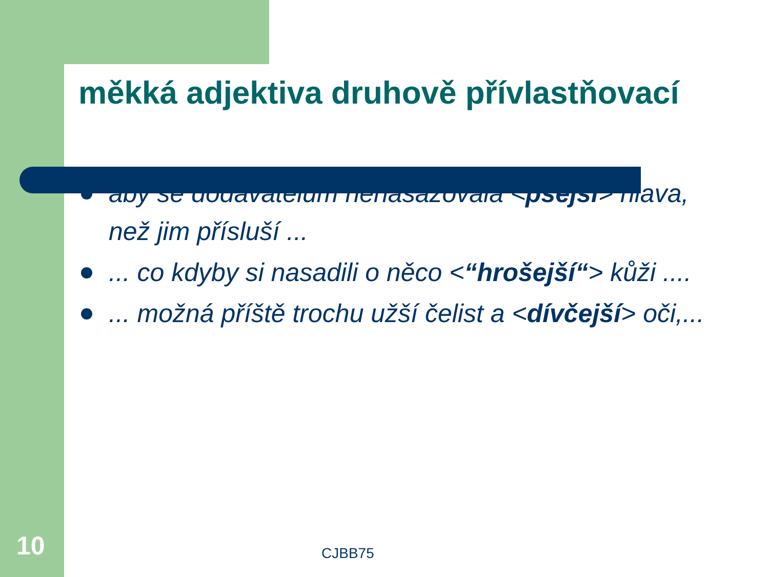měkká adjektiva druhově přívlastňovací
aby se dodavatelům nenasazovala <psejší> hlava, než jim přísluší ...
... co kdyby si nasadili o něco <“hrošejší“> kůži ....
... možná příště trochu užší čelist a <dívčejší> oči,...
10 CJBB75